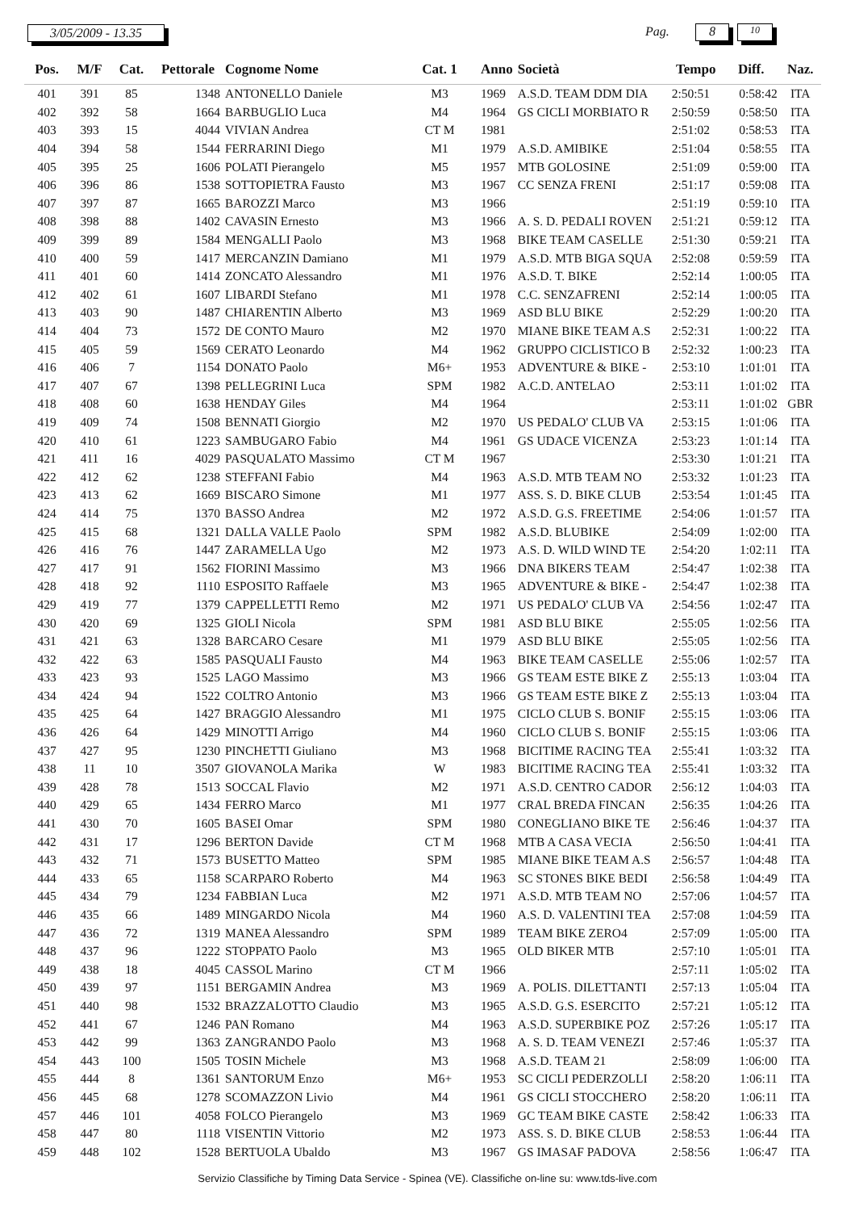3/05/2009 - 13.35 Pag. 8 10
| Pos. | M/F | Cat. | Pettorale | Cognome Nome | Cat. 1 | Anno | Società | Tempo | Diff. | Naz. |
| --- | --- | --- | --- | --- | --- | --- | --- | --- | --- | --- |
| 401 | 391 | 85 | 1348 | ANTONELLO Daniele | M3 | 1969 | A.S.D. TEAM DDM DIA | 2:50:51 | 0:58:42 | ITA |
| 402 | 392 | 58 | 1664 | BARBUGLIO Luca | M4 | 1964 | GS CICLI MORBIATO R | 2:50:59 | 0:58:50 | ITA |
| 403 | 393 | 15 | 4044 | VIVIAN Andrea | CT M | 1981 | | 2:51:02 | 0:58:53 | ITA |
| 404 | 394 | 58 | 1544 | FERRARINI Diego | M1 | 1979 | A.S.D. AMIBIKE | 2:51:04 | 0:58:55 | ITA |
| 405 | 395 | 25 | 1606 | POLATI Pierangelo | M5 | 1957 | MTB GOLOSINE | 2:51:09 | 0:59:00 | ITA |
| 406 | 396 | 86 | 1538 | SOTTOPIETRA Fausto | M3 | 1967 | CC SENZA FRENI | 2:51:17 | 0:59:08 | ITA |
| 407 | 397 | 87 | 1665 | BAROZZI Marco | M3 | 1966 | | 2:51:19 | 0:59:10 | ITA |
| 408 | 398 | 88 | 1402 | CAVASIN Ernesto | M3 | 1966 | A. S. D. PEDALI ROVEN | 2:51:21 | 0:59:12 | ITA |
| 409 | 399 | 89 | 1584 | MENGALLI Paolo | M3 | 1968 | BIKE TEAM CASELLE | 2:51:30 | 0:59:21 | ITA |
| 410 | 400 | 59 | 1417 | MERCANZIN Damiano | M1 | 1979 | A.S.D. MTB BIGA SQUA | 2:52:08 | 0:59:59 | ITA |
| 411 | 401 | 60 | 1414 | ZONCATO Alessandro | M1 | 1976 | A.S.D. T. BIKE | 2:52:14 | 1:00:05 | ITA |
| 412 | 402 | 61 | 1607 | LIBARDI Stefano | M1 | 1978 | C.C. SENZAFRENI | 2:52:14 | 1:00:05 | ITA |
| 413 | 403 | 90 | 1487 | CHIARENTIN Alberto | M3 | 1969 | ASD BLU BIKE | 2:52:29 | 1:00:20 | ITA |
| 414 | 404 | 73 | 1572 | DE CONTO Mauro | M2 | 1970 | MIANE BIKE TEAM A.S | 2:52:31 | 1:00:22 | ITA |
| 415 | 405 | 59 | 1569 | CERATO Leonardo | M4 | 1962 | GRUPPO CICLISTICO B | 2:52:32 | 1:00:23 | ITA |
| 416 | 406 | 7 | 1154 | DONATO Paolo | M6+ | 1953 | ADVENTURE & BIKE - | 2:53:10 | 1:01:01 | ITA |
| 417 | 407 | 67 | 1398 | PELLEGRINI Luca | SPM | 1982 | A.C.D. ANTELAO | 2:53:11 | 1:01:02 | ITA |
| 418 | 408 | 60 | 1638 | HENDAY Giles | M4 | 1964 | | 2:53:11 | 1:01:02 | GBR |
| 419 | 409 | 74 | 1508 | BENNATI Giorgio | M2 | 1970 | US PEDALO' CLUB VA | 2:53:15 | 1:01:06 | ITA |
| 420 | 410 | 61 | 1223 | SAMBUGARO Fabio | M4 | 1961 | GS UDACE VICENZA | 2:53:23 | 1:01:14 | ITA |
| 421 | 411 | 16 | 4029 | PASQUALATO Massimo | CT M | 1967 | | 2:53:30 | 1:01:21 | ITA |
| 422 | 412 | 62 | 1238 | STEFFANI Fabio | M4 | 1963 | A.S.D. MTB TEAM NO | 2:53:32 | 1:01:23 | ITA |
| 423 | 413 | 62 | 1669 | BISCARO Simone | M1 | 1977 | ASS. S. D. BIKE CLUB | 2:53:54 | 1:01:45 | ITA |
| 424 | 414 | 75 | 1370 | BASSO Andrea | M2 | 1972 | A.S.D. G.S. FREETIME | 2:54:06 | 1:01:57 | ITA |
| 425 | 415 | 68 | 1321 | DALLA VALLE Paolo | SPM | 1982 | A.S.D. BLUBIKE | 2:54:09 | 1:02:00 | ITA |
| 426 | 416 | 76 | 1447 | ZARAMELLA Ugo | M2 | 1973 | A.S. D. WILD WIND TE | 2:54:20 | 1:02:11 | ITA |
| 427 | 417 | 91 | 1562 | FIORINI Massimo | M3 | 1966 | DNA BIKERS TEAM | 2:54:47 | 1:02:38 | ITA |
| 428 | 418 | 92 | 1110 | ESPOSITO Raffaele | M3 | 1965 | ADVENTURE & BIKE - | 2:54:47 | 1:02:38 | ITA |
| 429 | 419 | 77 | 1379 | CAPPELLETTI Remo | M2 | 1971 | US PEDALO' CLUB VA | 2:54:56 | 1:02:47 | ITA |
| 430 | 420 | 69 | 1325 | GIOLI Nicola | SPM | 1981 | ASD BLU BIKE | 2:55:05 | 1:02:56 | ITA |
| 431 | 421 | 63 | 1328 | BARCARO Cesare | M1 | 1979 | ASD BLU BIKE | 2:55:05 | 1:02:56 | ITA |
| 432 | 422 | 63 | 1585 | PASQUALI Fausto | M4 | 1963 | BIKE TEAM CASELLE | 2:55:06 | 1:02:57 | ITA |
| 433 | 423 | 93 | 1525 | LAGO Massimo | M3 | 1966 | GS TEAM ESTE BIKE Z | 2:55:13 | 1:03:04 | ITA |
| 434 | 424 | 94 | 1522 | COLTRO Antonio | M3 | 1966 | GS TEAM ESTE BIKE Z | 2:55:13 | 1:03:04 | ITA |
| 435 | 425 | 64 | 1427 | BRAGGIO Alessandro | M1 | 1975 | CICLO CLUB S. BONIF | 2:55:15 | 1:03:06 | ITA |
| 436 | 426 | 64 | 1429 | MINOTTI Arrigo | M4 | 1960 | CICLO CLUB S. BONIF | 2:55:15 | 1:03:06 | ITA |
| 437 | 427 | 95 | 1230 | PINCHETTI Giuliano | M3 | 1968 | BICITIME RACING TEA | 2:55:41 | 1:03:32 | ITA |
| 438 | 11 | 10 | 3507 | GIOVANOLA Marika | W | 1983 | BICITIME RACING TEA | 2:55:41 | 1:03:32 | ITA |
| 439 | 428 | 78 | 1513 | SOCCAL Flavio | M2 | 1971 | A.S.D. CENTRO CADOR | 2:56:12 | 1:04:03 | ITA |
| 440 | 429 | 65 | 1434 | FERRO Marco | M1 | 1977 | CRAL BREDA FINCAN | 2:56:35 | 1:04:26 | ITA |
| 441 | 430 | 70 | 1605 | BASEI Omar | SPM | 1980 | CONEGLIANO BIKE TE | 2:56:46 | 1:04:37 | ITA |
| 442 | 431 | 17 | 1296 | BERTON Davide | CT M | 1968 | MTB A CASA VECIA | 2:56:50 | 1:04:41 | ITA |
| 443 | 432 | 71 | 1573 | BUSETTO Matteo | SPM | 1985 | MIANE BIKE TEAM A.S | 2:56:57 | 1:04:48 | ITA |
| 444 | 433 | 65 | 1158 | SCARPARO Roberto | M4 | 1963 | SC STONES BIKE BEDI | 2:56:58 | 1:04:49 | ITA |
| 445 | 434 | 79 | 1234 | FABBIAN Luca | M2 | 1971 | A.S.D. MTB TEAM NO | 2:57:06 | 1:04:57 | ITA |
| 446 | 435 | 66 | 1489 | MINGARDO Nicola | M4 | 1960 | A.S. D. VALENTINI TEA | 2:57:08 | 1:04:59 | ITA |
| 447 | 436 | 72 | 1319 | MANEA Alessandro | SPM | 1989 | TEAM BIKE ZERO4 | 2:57:09 | 1:05:00 | ITA |
| 448 | 437 | 96 | 1222 | STOPPATO Paolo | M3 | 1965 | OLD BIKER MTB | 2:57:10 | 1:05:01 | ITA |
| 449 | 438 | 18 | 4045 | CASSOL Marino | CT M | 1966 | | 2:57:11 | 1:05:02 | ITA |
| 450 | 439 | 97 | 1151 | BERGAMIN Andrea | M3 | 1969 | A. POLIS. DILETTANTI | 2:57:13 | 1:05:04 | ITA |
| 451 | 440 | 98 | 1532 | BRAZZALOTTO Claudio | M3 | 1965 | A.S.D. G.S. ESERCITO | 2:57:21 | 1:05:12 | ITA |
| 452 | 441 | 67 | 1246 | PAN Romano | M4 | 1963 | A.S.D. SUPERBIKE POZ | 2:57:26 | 1:05:17 | ITA |
| 453 | 442 | 99 | 1363 | ZANGRANDO Paolo | M3 | 1968 | A. S. D. TEAM VENEZI | 2:57:46 | 1:05:37 | ITA |
| 454 | 443 | 100 | 1505 | TOSIN Michele | M3 | 1968 | A.S.D. TEAM 21 | 2:58:09 | 1:06:00 | ITA |
| 455 | 444 | 8 | 1361 | SANTORUM Enzo | M6+ | 1953 | SC CICLI PEDERZOLLI | 2:58:20 | 1:06:11 | ITA |
| 456 | 445 | 68 | 1278 | SCOMAZZON Livio | M4 | 1961 | GS CICLI STOCCHERO | 2:58:20 | 1:06:11 | ITA |
| 457 | 446 | 101 | 4058 | FOLCO Pierangelo | M3 | 1969 | GC TEAM BIKE CASTE | 2:58:42 | 1:06:33 | ITA |
| 458 | 447 | 80 | 1118 | VISENTIN Vittorio | M2 | 1973 | ASS. S. D. BIKE CLUB | 2:58:53 | 1:06:44 | ITA |
| 459 | 448 | 102 | 1528 | BERTUOLA Ubaldo | M3 | 1967 | GS IMASAF PADOVA | 2:58:56 | 1:06:47 | ITA |
Servizio Classifiche by Timing Data Service - Spinea (VE). Classifiche on-line su: www.tds-live.com